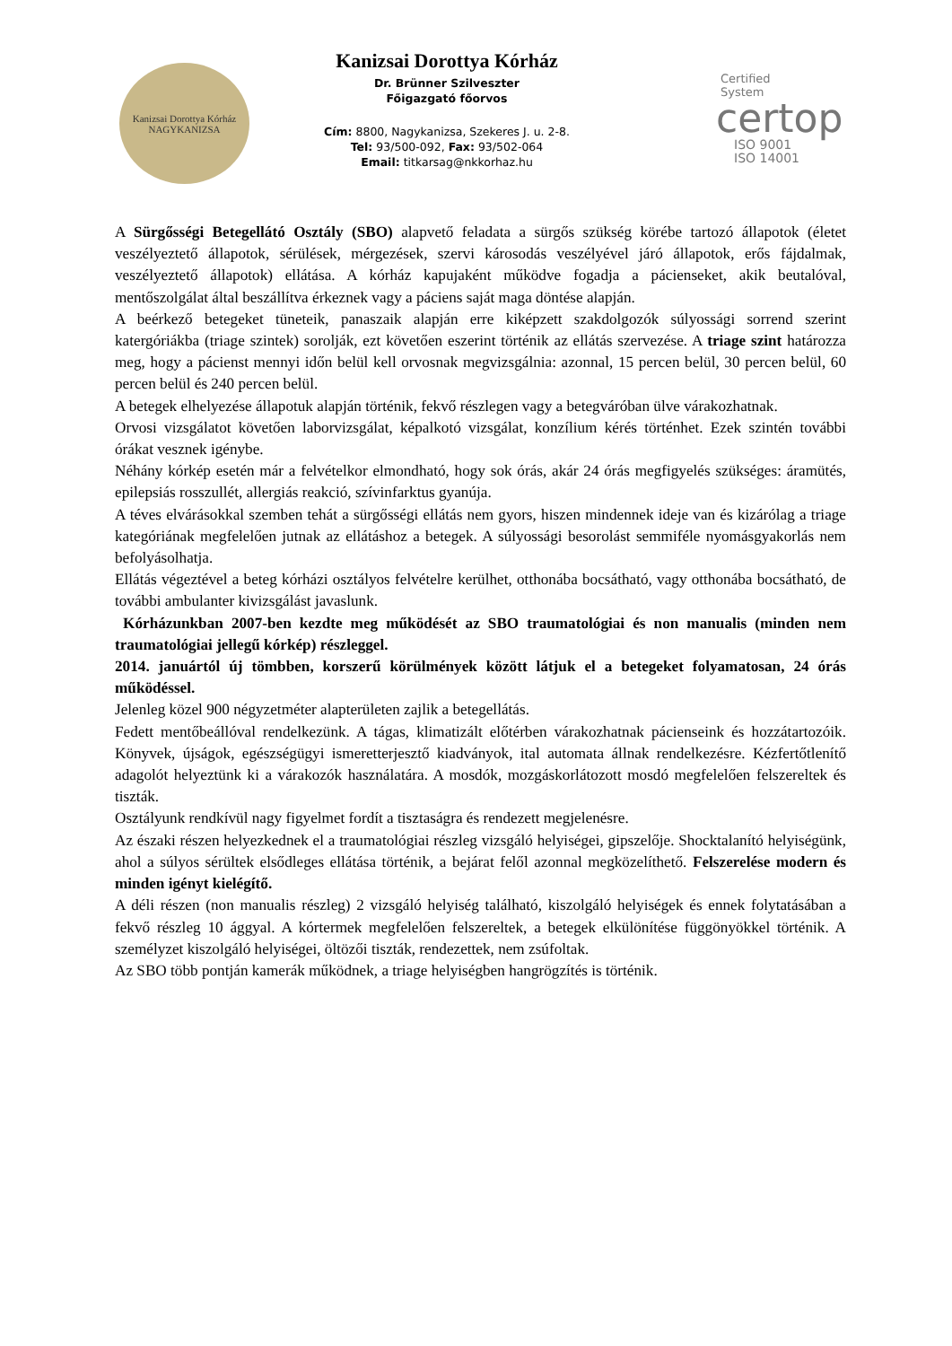Kanizsai Dorottya Kórház
NAGYKANIZSA
Kanizsai Dorottya Kórház
Dr. Brünner Szilveszter
Főigazgató főorvos
Cím: 8800, Nagykanizsa, Szekeres J. u. 2-8.
Tel: 93/500-092, Fax: 93/502-064
Email: titkarsag@nkkorhaz.hu
Certified
System
certop
ISO 9001
ISO 14001
A Sürgősségi Betegellátó Osztály (SBO) alapvető feladata a sürgős szükség körébe tartozó állapotok (életet veszélyeztető állapotok, sérülések, mérgezések, szervi károsodás veszélyével járó állapotok, erős fájdalmak, veszélyeztető állapotok) ellátása. A kórház kapujaként működve fogadja a pácienseket, akik beutalóval, mentőszolgálat által beszállítva érkeznek vagy a páciens saját maga döntése alapján.
A beérkező betegeket tüneteik, panaszaik alapján erre kiképzett szakdolgozók súlyossági sorrend szerint katergóriákba (triage szintek) sorolják, ezt követően eszerint történik az ellátás szervezése. A triage szint határozza meg, hogy a pácienst mennyi időn belül kell orvosnak megvizsgálnia: azonnal, 15 percen belül, 30 percen belül, 60 percen belül és 240 percen belül.
A betegek elhelyezése állapotuk alapján történik, fekvő részlegen vagy a betegváróban ülve várakozhatnak.
Orvosi vizsgálatot követően laborvizsgálat, képalkotó vizsgálat, konzílium kérés történhet. Ezek szintén további órákat vesznek igénybe.
Néhány kórkép esetén már a felvételkor elmondható, hogy sok órás, akár 24 órás megfigyelés szükséges: áramütés, epilepsiás rosszullét, allergiás reakció, szívinfarktus gyanúja.
A téves elvárásokkal szemben tehát a sürgősségi ellátás nem gyors, hiszen mindennek ideje van és kizárólag a triage kategóriának megfelelően jutnak az ellátáshoz a betegek. A súlyossági besorolást semmiféle nyomásgyakorlás nem befolyásolhatja.
Ellátás végeztével a beteg kórházi osztályos felvételre kerülhet, otthonába bocsátható, vagy otthonába bocsátható, de további ambulanter kivizsgálást javaslunk.
Kórházunkban 2007-ben kezdte meg működését az SBO traumatológiai és non manualis (minden nem traumatológiai jellegű kórkép) részleggel.
2014. januártól új tömbben, korszerű körülmények között látjuk el a betegeket folyamatosan, 24 órás működéssel.
Jelenleg közel 900 négyzetméter alapterületen zajlik a betegellátás.
Fedett mentőbeállóval rendelkezünk. A tágas, klimatizált előtérben várakozhatnak pácienseink és hozzátartozóik. Könyvek, újságok, egészségügyi ismeretterjesztő kiadványok, ital automata állnak rendelkezésre. Kézfertőtlenítő adagolót helyeztünk ki a várakozók használatára. A mosdók, mozgáskorlátozott mosdó megfelelően felszereltek és tiszták.
Osztályunk rendkívül nagy figyelmet fordít a tisztaságra és rendezett megjelenésre.
Az északi részen helyezkednek el a traumatológiai részleg vizsgáló helyiségei, gipszelője. Shocktalanító helyiségünk, ahol a súlyos sérültek elsődleges ellátása történik, a bejárat felől azonnal megközelíthető. Felszerelése modern és minden igényt kielégítő.
A déli részen (non manualis részleg) 2 vizsgáló helyiség található, kiszolgáló helyiségek és ennek folytatásában a fekvő részleg 10 ággyal. A kórtermek megfelelően felszereltek, a betegek elkülönítése függönyökkel történik. A személyzet kiszolgáló helyiségei, öltözői tiszták, rendezettek, nem zsúfoltak.
Az SBO több pontján kamerák működnek, a triage helyiségben hangrögzítés is történik.